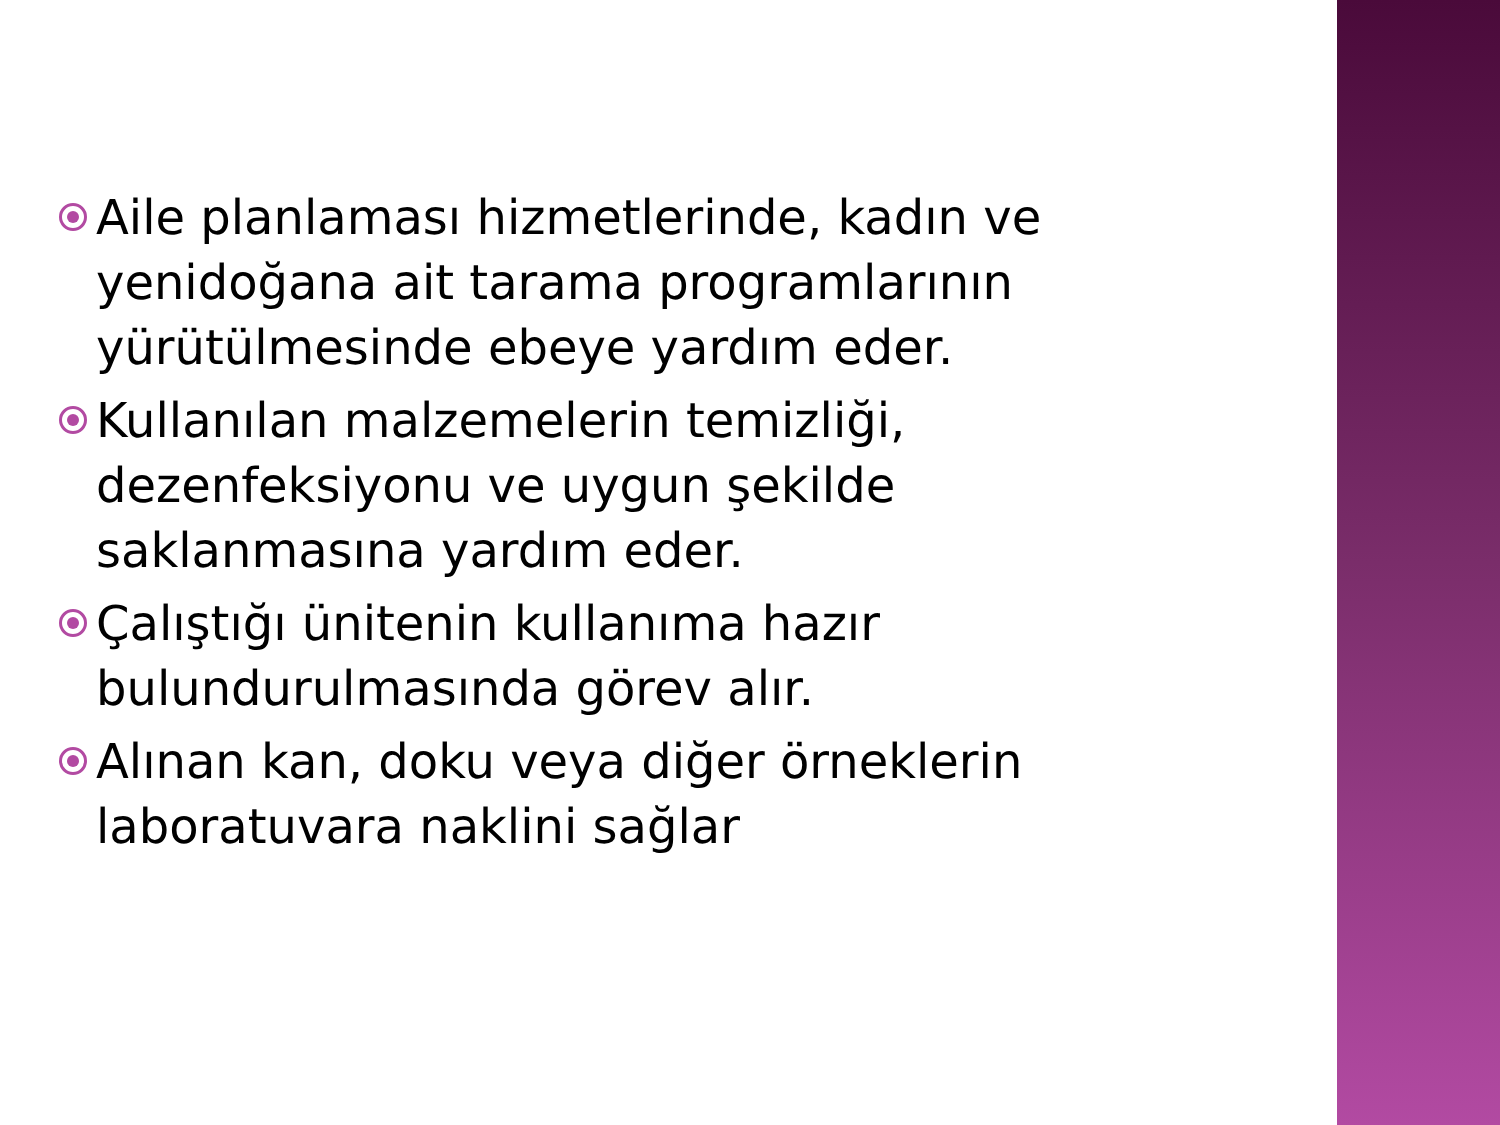Aile planlaması hizmetlerinde, kadın ve yenidoğana ait tarama programlarının yürütülmesinde ebeye yardım eder.
Kullanılan malzemelerin temizliği, dezenfeksiyonu ve uygun şekilde saklanmasına yardım eder.
Çalıştığı ünitenin kullanıma hazır bulundurulmasında görev alır.
Alınan kan, doku veya diğer örneklerin laboratuvara naklini sağlar